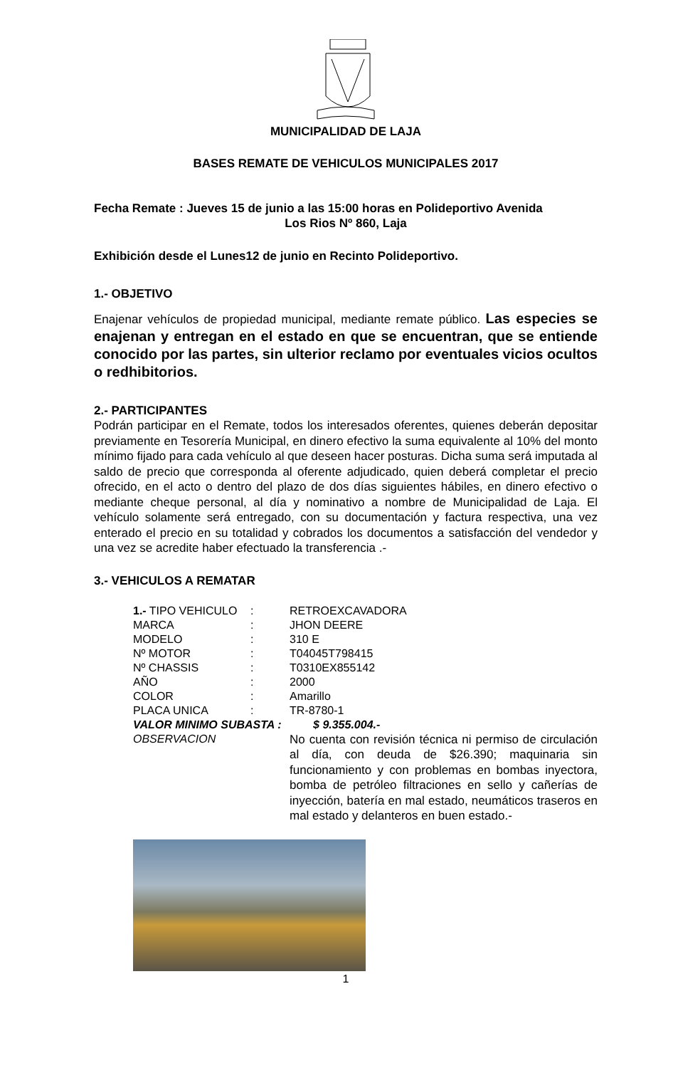MUNICIPALIDAD DE LAJA
BASES REMATE DE VEHICULOS MUNICIPALES 2017
Fecha Remate : Jueves 15 de junio a las 15:00 horas en Polideportivo Avenida
Los Rios Nº 860, Laja
Exhibición desde el Lunes12 de junio en Recinto Polideportivo.
1.- OBJETIVO
Enajenar vehículos de propiedad municipal, mediante remate público. Las especies se enajenan y entregan en el estado en que se encuentran, que se entiende conocido por las partes, sin ulterior reclamo por eventuales vicios ocultos o redhibitorios.
2.- PARTICIPANTES
Podrán participar en el Remate, todos los interesados oferentes, quienes deberán depositar previamente en Tesorería Municipal, en dinero efectivo la suma equivalente al 10% del monto mínimo fijado para cada vehículo al que deseen hacer posturas. Dicha suma será imputada al saldo de precio que corresponda al oferente adjudicado, quien deberá completar el precio ofrecido, en el acto o dentro del plazo de dos días siguientes hábiles, en dinero efectivo o mediante cheque personal, al día y nominativo a nombre de Municipalidad de Laja. El vehículo solamente será entregado, con su documentación y factura respectiva, una vez enterado el precio en su totalidad y cobrados los documentos a satisfacción del vendedor y una vez se acredite haber efectuado la transferencia .-
3.- VEHICULOS A REMATAR
| 1.- TIPO VEHICULO | : | RETROEXCAVADORA |
| MARCA | : | JHON DEERE |
| MODELO | : | 310 E |
| Nº MOTOR | : | T04045T798415 |
| Nº CHASSIS | : | T0310EX855142 |
| AÑO | : | 2000 |
| COLOR | : | Amarillo |
| PLACA UNICA | : | TR-8780-1 |
| VALOR MINIMO SUBASTA : $ 9.355.004.- | | |
| OBSERVACION | | No cuenta con revisión técnica ni permiso de circulación al día, con deuda de $26.390; maquinaria sin funcionamiento y con problemas en bombas inyectora, bomba de petróleo filtraciones en sello y cañerías de inyección, batería en mal estado, neumáticos traseros en mal estado y delanteros en buen estado.- |
1